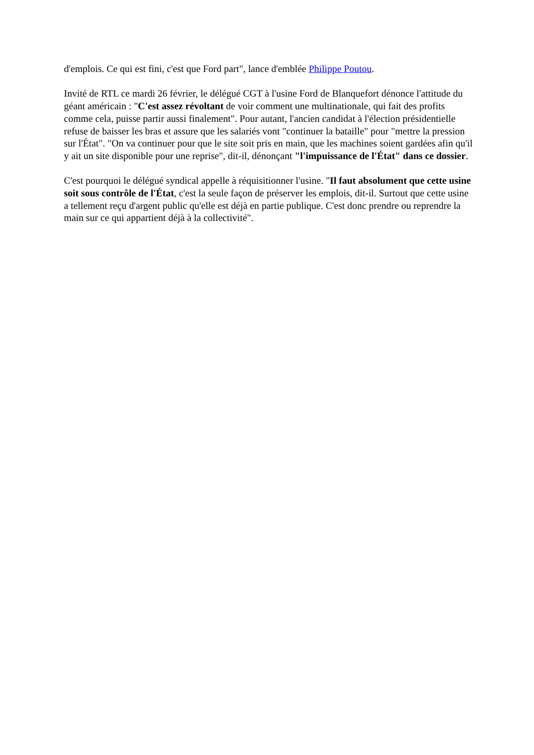d'emplois. Ce qui est fini, c'est que Ford part", lance d'emblée Philippe Poutou.
Invité de RTL ce mardi 26 février, le délégué CGT à l'usine Ford de Blanquefort dénonce l'attitude du géant américain : "C'est assez révoltant de voir comment une multinationale, qui fait des profits comme cela, puisse partir aussi finalement". Pour autant, l'ancien candidat à l'élection présidentielle refuse de baisser les bras et assure que les salariés vont "continuer la bataille" pour "mettre la pression sur l'État". "On va continuer pour que le site soit pris en main, que les machines soient gardées afin qu'il y ait un site disponible pour une reprise", dit-il, dénonçant "l'impuissance de l'État" dans ce dossier.
C'est pourquoi le délégué syndical appelle à réquisitionner l'usine. "Il faut absolument que cette usine soit sous contrôle de l'État, c'est la seule façon de préserver les emplois, dit-il. Surtout que cette usine a tellement reçu d'argent public qu'elle est déjà en partie publique. C'est donc prendre ou reprendre la main sur ce qui appartient déjà à la collectivité".